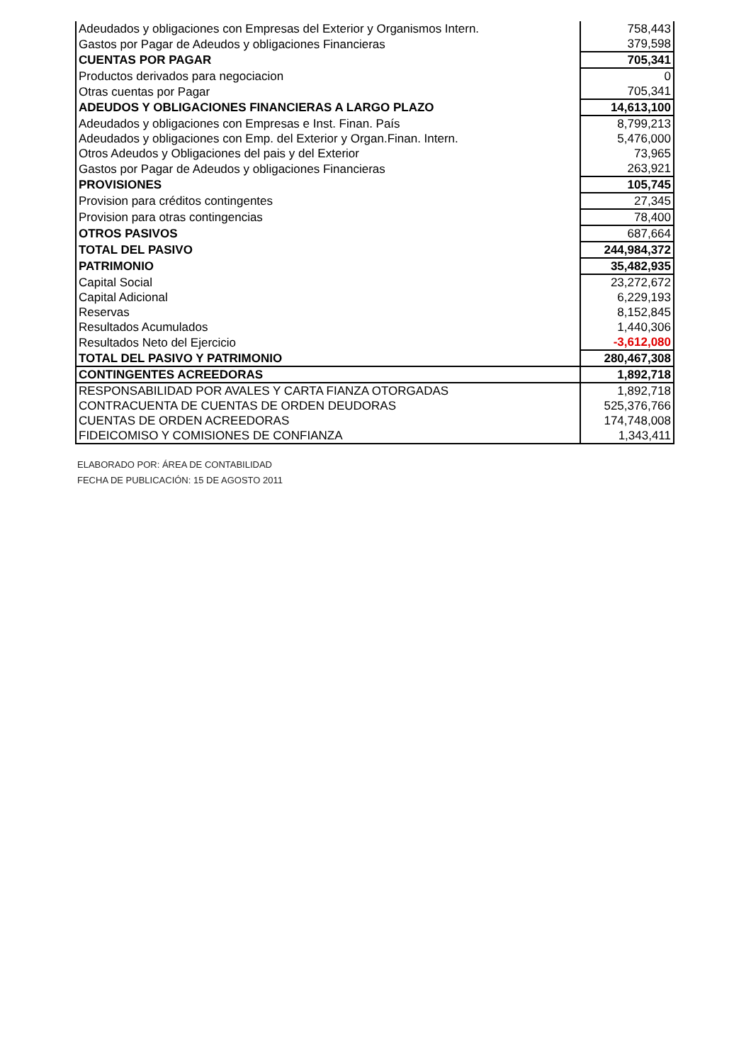| Adeudados y obligaciones con Empresas del Exterior y Organismos Intern. | 758,443 |
| Gastos por Pagar de Adeudos y obligaciones Financieras | 379,598 |
| CUENTAS POR PAGAR | 705,341 |
| Productos derivados para negociacion | 0 |
| Otras cuentas por Pagar | 705,341 |
| ADEUDOS Y OBLIGACIONES FINANCIERAS A LARGO PLAZO | 14,613,100 |
| Adeudados y obligaciones con Empresas e Inst. Finan. País | 8,799,213 |
| Adeudados y obligaciones con Emp. del Exterior y Organ.Finan. Intern. | 5,476,000 |
| Otros Adeudos y Obligaciones del pais y del Exterior | 73,965 |
| Gastos por Pagar de Adeudos y obligaciones Financieras | 263,921 |
| PROVISIONES | 105,745 |
| Provision para créditos contingentes | 27,345 |
| Provision para otras contingencias | 78,400 |
| OTROS PASIVOS | 687,664 |
| TOTAL DEL PASIVO | 244,984,372 |
| PATRIMONIO | 35,482,935 |
| Capital Social | 23,272,672 |
| Capital Adicional | 6,229,193 |
| Reservas | 8,152,845 |
| Resultados Acumulados | 1,440,306 |
| Resultados Neto del Ejercicio | -3,612,080 |
| TOTAL DEL PASIVO Y PATRIMONIO | 280,467,308 |
| CONTINGENTES ACREEDORAS | 1,892,718 |
| RESPONSABILIDAD POR AVALES Y CARTA FIANZA OTORGADAS | 1,892,718 |
| CONTRACUENTA DE CUENTAS DE ORDEN DEUDORAS | 525,376,766 |
| CUENTAS DE ORDEN ACREEDORAS | 174,748,008 |
| FIDEICOMISO Y COMISIONES DE CONFIANZA | 1,343,411 |
ELABORADO POR: ÁREA DE CONTABILIDAD
FECHA DE PUBLICACIÓN: 15 DE AGOSTO 2011